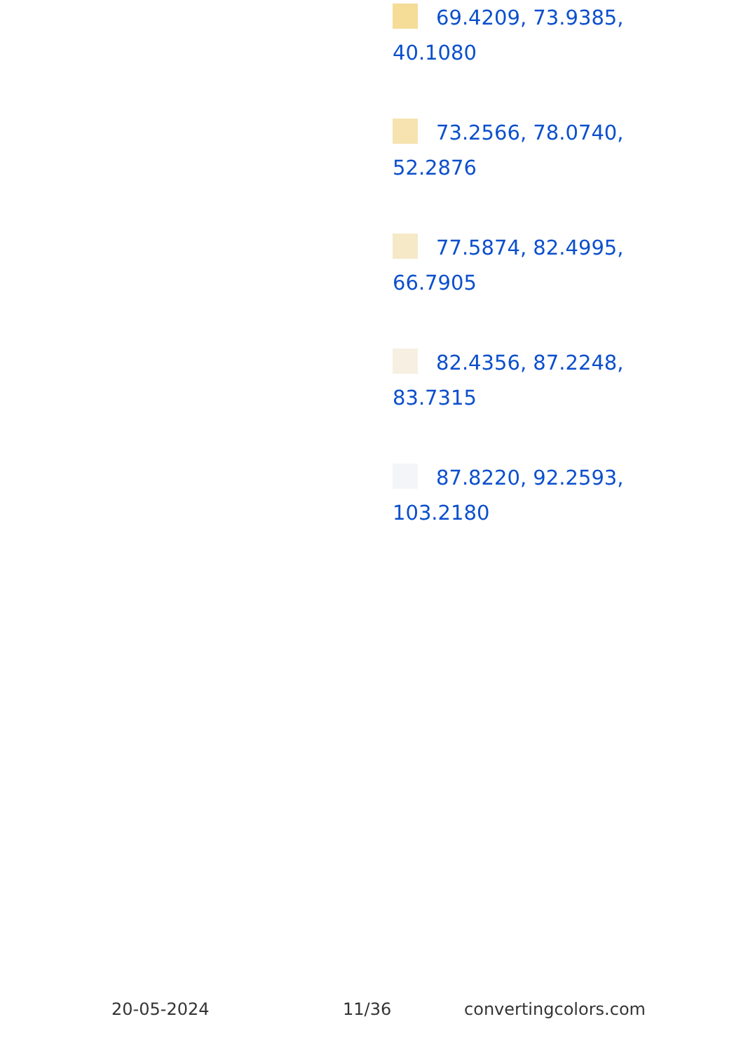69.4209, 73.9385, 40.1080
73.2566, 78.0740, 52.2876
77.5874, 82.4995, 66.7905
82.4356, 87.2248, 83.7315
87.8220, 92.2593, 103.2180
20-05-2024 11/36 convertingcolors.com